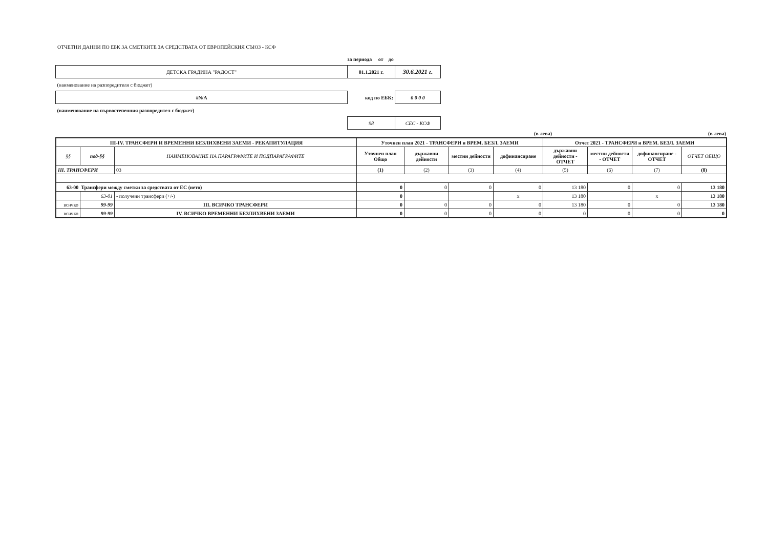ОТЧЕТНИ ДАННИ ПО ЕБК ЗА СМЕТКИТЕ ЗА СРЕДСТВАТА ОТ ЕВРОПЕЙСКИЯ СЪЮЗ - КСФ
| | за периода от до | |
| ДЕТСКА ГРАДИНА "РАДОСТ" | 01.1.2021 г. | 30.6.2021 г. |
| (наименование на разпоредителя с бюджет) | | |
| #N/A | код по ЕБК: | 0 0 0 0 |
| (наименование на първостепенния разпоредител с бюджет) | | |
| | 98 | СЕС - КСФ |
(в лева) (в лева)
| III-IV. ТРАНСФЕРИ И ВРЕМЕННИ БЕЗЛИХВЕНИ ЗАЕМИ - РЕКАПИТУЛАЦИЯ | | | Уточнен план 2021 - ТРАНСФЕРИ и ВРЕМ. БЕЗЛ. ЗАЕМИ | | | | Отчет 2021 - ТРАНСФЕРИ и ВРЕМ. БЕЗЛ. ЗАЕМИ | | | |
| --- | --- | --- | --- | --- | --- | --- | --- | --- | --- | --- |
| §§ | под-§§ | НАИМЕНОВАНИЕ НА ПАРАГРАФИТЕ И ПОДПАРАГРАФИТЕ | Уточнен план Общо | държавни дейности | местни дейности | дофинансиране | държавни дейности - ОТЧЕТ | местни дейности - ОТЧЕТ | дофинансиране - ОТЧЕТ | ОТЧЕТ ОБЩО |
| III. ТРАНСФЕРИ | | 03 | (1) | (2) | (3) | (4) | (5) | (6) | (7) | (8) |
| 63-00 Трансфери между сметки за средствата от ЕС (нето) | | | 0 | 0 | 0 | 0 | 13 180 | 0 | 0 | 13 180 |
| | 63-01 | - получени трансфери (+/-) | 0 | | | x | 13 180 | | x | 13 180 |
| всичко | 99-99 | III. ВСИЧКО ТРАНСФЕРИ | 0 | 0 | 0 | 0 | 13 180 | 0 | 0 | 13 180 |
| всичко | 99-99 | IV. ВСИЧКО ВРЕМЕННИ БЕЗЛИХВЕНИ ЗАЕМИ | 0 | 0 | 0 | 0 | 0 | 0 | 0 | 0 |